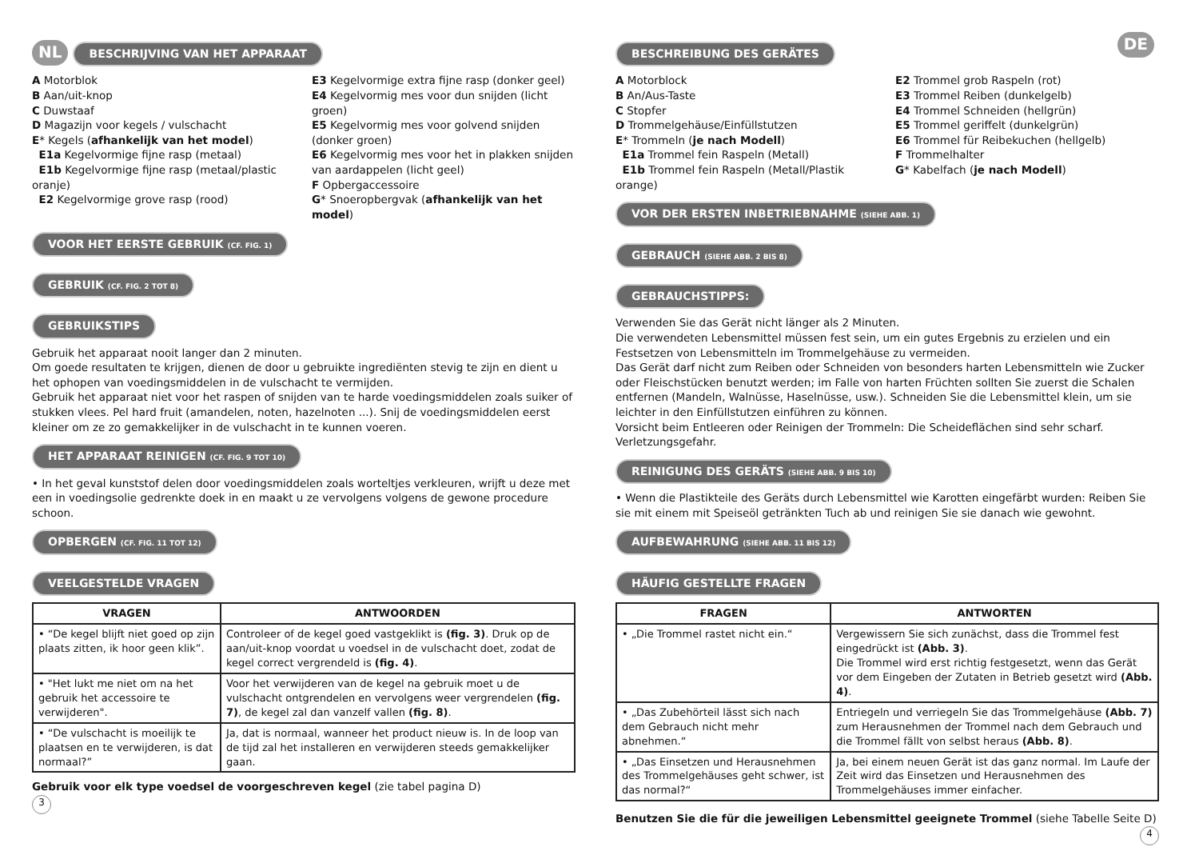NL BESCHRIJVING VAN HET APPARAAT
A Motorblok
B Aan/uit-knop
C Duwstaaf
D Magazijn voor kegels / vulschacht
E* Kegels (afhankelijk van het model)
E1a Kegelvormige fijne rasp (metaal)
E1b Kegelvormige fijne rasp (metaal/plastic oranje)
E2 Kegelvormige grove rasp (rood)
E3 Kegelvormige extra fijne rasp (donker geel)
E4 Kegelvormig mes voor dun snijden (licht groen)
E5 Kegelvormig mes voor golvend snijden (donker groen)
E6 Kegelvormig mes voor het in plakken snijden van aardappelen (licht geel)
F Opbergaccessoire
G* Snoeropbergvak (afhankelijk van het model)
VOOR HET EERSTE GEBRUIK (CF. FIG. 1)
GEBRUIK (CF. FIG. 2 TOT 8)
GEBRUIKSTIPS
Gebruik het apparaat nooit langer dan 2 minuten.
Om goede resultaten te krijgen, dienen de door u gebruikte ingrediënten stevig te zijn en dient u het ophopen van voedingsmiddelen in de vulschacht te vermijden.
Gebruik het apparaat niet voor het raspen of snijden van te harde voedingsmiddelen zoals suiker of stukken vlees. Pel hard fruit (amandelen, noten, hazelnoten ...). Snij de voedingsmiddelen eerst kleiner om ze zo gemakkelijker in de vulschacht in te kunnen voeren.
HET APPARAAT REINIGEN (CF. FIG. 9 TOT 10)
• In het geval kunststof delen door voedingsmiddelen zoals worteltjes verkleuren, wrijft u deze met een in voedingsolie gedrenkte doek in en maakt u ze vervolgens volgens de gewone procedure schoon.
OPBERGEN (CF. FIG. 11 TOT 12)
VEELGESTELDE VRAGEN
| VRAGEN | ANTWOORDEN |
| --- | --- |
| • “De kegel blijft niet goed op zijn plaats zitten, ik hoor geen klik”. | Controleer of de kegel goed vastgeklikt is (fig. 3) . Druk op de aan/uit-knop voordat u voedsel in de vulschacht doet, zodat de kegel correct vergrendeld is (fig. 4) . |
| • "Het lukt me niet om na het gebruik het accessoire te verwijderen". | Voor het verwijderen van de kegel na gebruik moet u de vulschacht ontgrendelen en vervolgens weer vergrendelen (fig. 7) , de kegel zal dan vanzelf vallen (fig. 8) . |
| • “De vulschacht is moeilijk te plaatsen en te verwijderen, is dat normaal?” | Ja, dat is normaal, wanneer het product nieuw is. In de loop van de tijd zal het installeren en verwijderen steeds gemakkelijker gaan. |
Gebruik voor elk type voedsel de voorgeschreven kegel (zie tabel pagina D)
3
BESCHREIBUNG DES GERÄTES DE
A Motorblock
B An/Aus-Taste
C Stopfer
D Trommelgehäuse/Einfüllstutzen
E* Trommeln (je nach Modell)
E1a Trommel fein Raspeln (Metall)
E1b Trommel fein Raspeln (Metall/Plastik orange)
E2 Trommel grob Raspeln (rot)
E3 Trommel Reiben (dunkelgelb)
E4 Trommel Schneiden (hellgrün)
E5 Trommel geriffelt (dunkelgrün)
E6 Trommel für Reibekuchen (hellgelb)
F Trommelhalter
G* Kabelfach (je nach Modell)
VOR DER ERSTEN INBETRIEBNAHME (SIEHE ABB. 1)
GEBRAUCH (SIEHE ABB. 2 BIS 8)
GEBRAUCHSTIPPS:
Verwenden Sie das Gerät nicht länger als 2 Minuten.
Die verwendeten Lebensmittel müssen fest sein, um ein gutes Ergebnis zu erzielen und ein Festsetzen von Lebensmitteln im Trommelgehäuse zu vermeiden.
Das Gerät darf nicht zum Reiben oder Schneiden von besonders harten Lebensmitteln wie Zucker oder Fleischstücken benutzt werden; im Falle von harten Früchten sollten Sie zuerst die Schalen entfernen (Mandeln, Walnüsse, Haselnüsse, usw.). Schneiden Sie die Lebensmittel klein, um sie leichter in den Einfüllstutzen einführen zu können.
Vorsicht beim Entleeren oder Reinigen der Trommeln: Die Scheideflächen sind sehr scharf. Verletzungsgefahr.
REINIGUNG DES GERÄTS (SIEHE ABB. 9 BIS 10)
• Wenn die Plastikteile des Geräts durch Lebensmittel wie Karotten eingefärbt wurden: Reiben Sie sie mit einem mit Speiseöl getränkten Tuch ab und reinigen Sie sie danach wie gewohnt.
AUFBEWAHRUNG (SIEHE ABB. 11 BIS 12)
HÄUFIG GESTELLTE FRAGEN
| FRAGEN | ANTWORTEN |
| --- | --- |
| • „Die Trommel rastet nicht ein.“ | Vergewissern Sie sich zunächst, dass die Trommel fest eingedrückt ist (Abb. 3) . Die Trommel wird erst richtig festgesetzt, wenn das Gerät vor dem Eingeben der Zutaten in Betrieb gesetzt wird (Abb. 4) . |
| • „Das Zubehörteil lässt sich nach dem Gebrauch nicht mehr abnehmen.“ | Entriegeln und verriegeln Sie das Trommelgehäuse (Abb. 7) zum Herausnehmen der Trommel nach dem Gebrauch und die Trommel fällt von selbst heraus (Abb. 8) . |
| • „Das Einsetzen und Herausnehmen des Trommelgehäuses geht schwer, ist das normal?“ | Ja, bei einem neuen Gerät ist das ganz normal. Im Laufe der Zeit wird das Einsetzen und Herausnehmen des Trommelgehäuses immer einfacher. |
Benutzen Sie die für die jeweiligen Lebensmittel geeignete Trommel (siehe Tabelle Seite D) 4